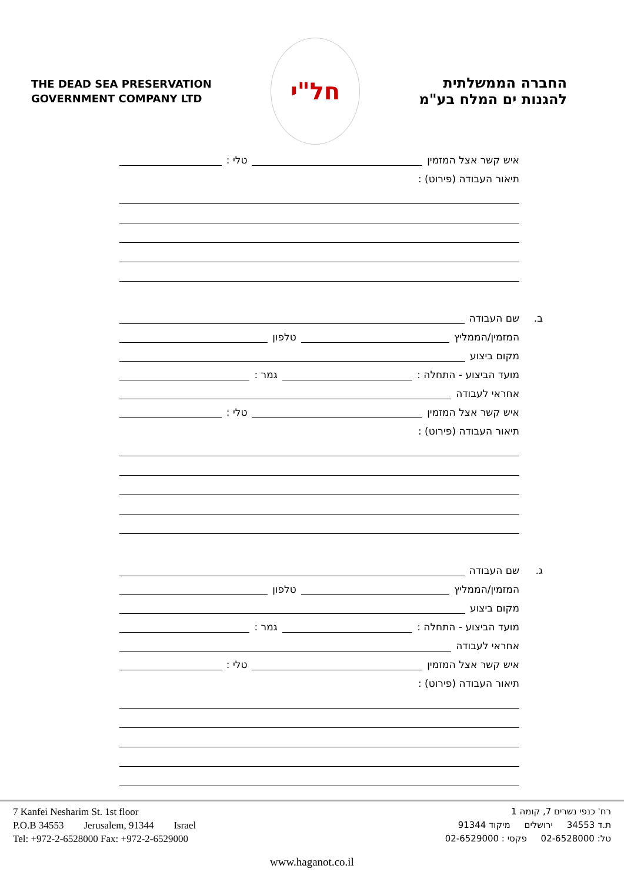THE DEAD SEA PRESERVATION
GOVERNMENT COMPANY LTD
חל"י
החברה הממשלתית
להגנות ים המלח בע"מ
איש קשר אצל המזמין טלי :
תיאור העבודה (פירוט) :
ב. שם העבודה
המזמין/הממליץ טלפון
מקום ביצוע
מועד הביצוע - התחלה : גמר :
אחראי לעבודה
איש קשר אצל המזמין טלי :
תיאור העבודה (פירוט) :
ג. שם העבודה
המזמין/הממליץ טלפון
מקום ביצוע
מועד הביצוע - התחלה : גמר :
אחראי לעבודה
איש קשר אצל המזמין טלי :
תיאור העבודה (פירוט) :
7 Kanfei Nesharim St. 1st floor
P.O.B 34553 Jerusalem, 91344 Israel
Tel: +972-2-6528000 Fax: +972-2-6529000
רח' כנפי נשרים 7, קומה 1
ת.ד 34553 ירושלים מיקוד 91344
טל: 02-6528000 פקסי : 02-6529000
www.haganot.co.il